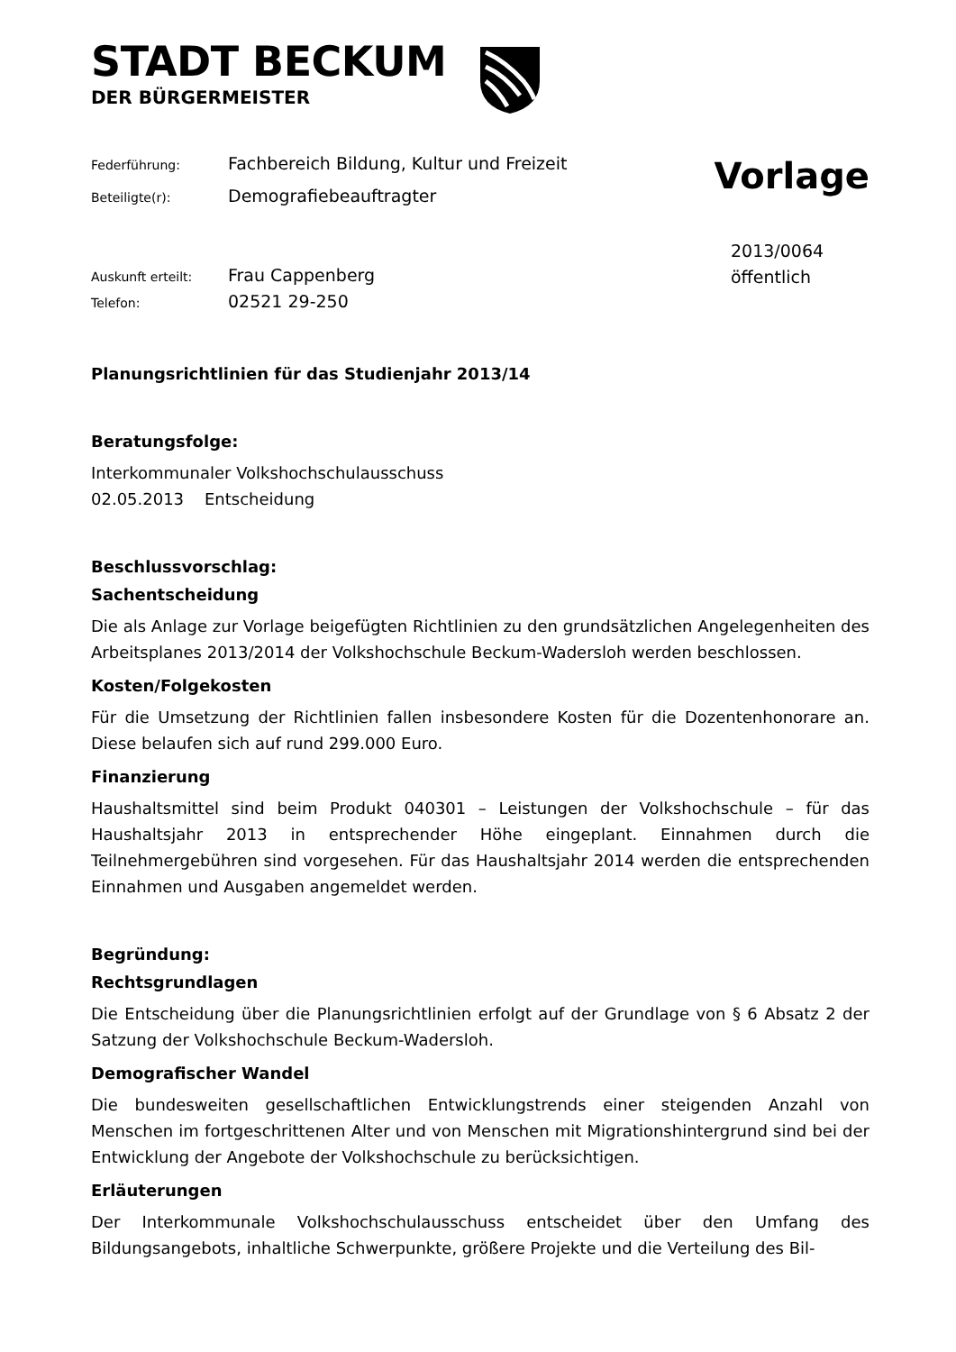STADT BECKUM
DER BÜRGERMEISTER
Federführung: Fachbereich Bildung, Kultur und Freizeit
Beteiligte(r): Demografiebeauftragter
Vorlage
Auskunft erteilt: Frau Cappenberg
Telefon: 02521 29-250
2013/0064
öffentlich
Planungsrichtlinien für das Studienjahr 2013/14
Beratungsfolge:
Interkommunaler Volkshochschulausschuss
02.05.2013 Entscheidung
Beschlussvorschlag:
Sachentscheidung
Die als Anlage zur Vorlage beigefügten Richtlinien zu den grundsätzlichen Angelegenheiten des Arbeitsplanes 2013/2014 der Volkshochschule Beckum-Wadersloh werden beschlossen.
Kosten/Folgekosten
Für die Umsetzung der Richtlinien fallen insbesondere Kosten für die Dozentenhonorare an. Diese belaufen sich auf rund 299.000 Euro.
Finanzierung
Haushaltsmittel sind beim Produkt 040301 – Leistungen der Volkshochschule – für das Haushaltsjahr 2013 in entsprechender Höhe eingeplant. Einnahmen durch die Teilnehmergebühren sind vorgesehen. Für das Haushaltsjahr 2014 werden die entsprechenden Einnahmen und Ausgaben angemeldet werden.
Begründung:
Rechtsgrundlagen
Die Entscheidung über die Planungsrichtlinien erfolgt auf der Grundlage von § 6 Absatz 2 der Satzung der Volkshochschule Beckum-Wadersloh.
Demografischer Wandel
Die bundesweiten gesellschaftlichen Entwicklungstrends einer steigenden Anzahl von Menschen im fortgeschrittenen Alter und von Menschen mit Migrationshintergrund sind bei der Entwicklung der Angebote der Volkshochschule zu berücksichtigen.
Erläuterungen
Der Interkommunale Volkshochschulausschuss entscheidet über den Umfang des Bildungsangebots, inhaltliche Schwerpunkte, größere Projekte und die Verteilung des Bil-